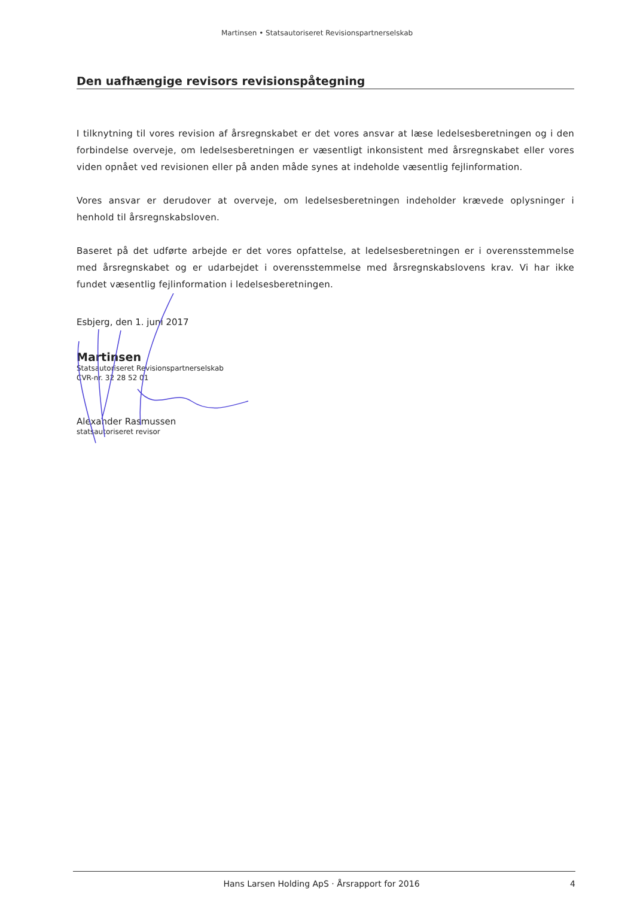Martinsen • Statsautoriseret Revisionspartnerselskab
Den uafhængige revisors revisionspåtegning
I tilknytning til vores revision af årsregnskabet er det vores ansvar at læse ledelsesberetningen og i den forbindelse overveje, om ledelsesberetningen er væsentligt inkonsistent med årsregnskabet eller vores viden opnået ved revisionen eller på anden måde synes at indeholde væsentlig fejlinformation.
Vores ansvar er derudover at overveje, om ledelsesberetningen indeholder krævede oplysninger i henhold til årsregnskabsloven.
Baseret på det udførte arbejde er det vores opfattelse, at ledelsesberetningen er i overensstemmelse med årsregnskabet og er udarbejdet i overensstemmelse med årsregnskabslovens krav. Vi har ikke fundet væsentlig fejlinformation i ledelsesberetningen.
Esbjerg, den 1. juni 2017
Martinsen
Statsautoriseret Revisionspartnerselskab
CVR-nr. 32 28 52 01
Alexander Rasmussen
statsautoriseret revisor
Hans Larsen Holding ApS · Årsrapport for 2016 4